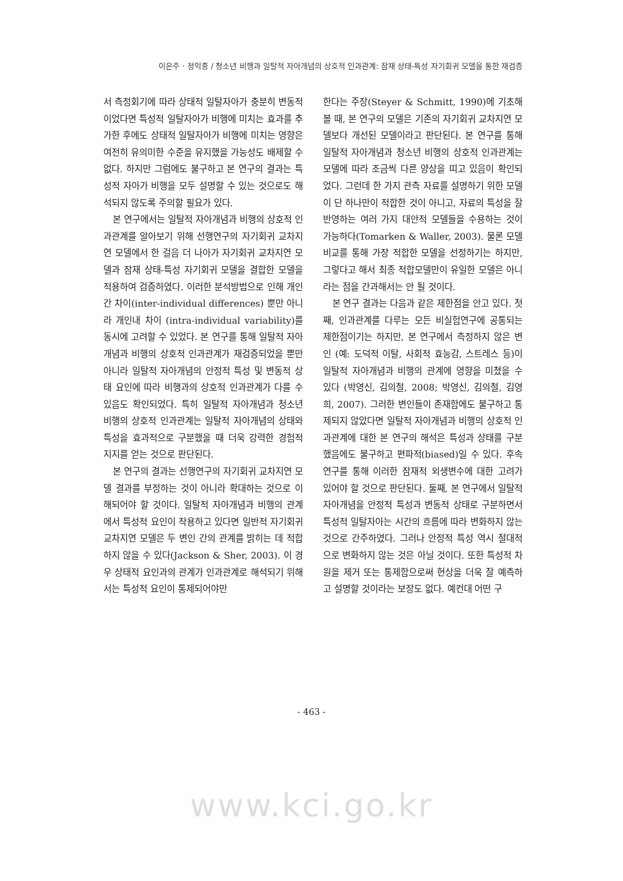이은주 · 정익중 / 청소년 비행과 일탈적 자아개념의 상호적 인과관계: 잠재 상태-특성 자기회귀 모델을 통한 재검증
서 측정회기에 따라 상태적 일탈자아가 충분히 변동적이었다면 특성적 일탈자아가 비행에 미치는 효과를 추가한 후에도 상태적 일탈자아가 비행에 미치는 영향은 여전히 유의미한 수준을 유지했을 가능성도 배제할 수 없다. 하지만 그럼에도 불구하고 본 연구의 결과는 특성적 자아가 비행을 모두 설명할 수 있는 것으로도 해석되지 않도록 주의할 필요가 있다.
본 연구에서는 일탈적 자아개념과 비행의 상호적 인과관계를 알아보기 위해 선행연구의 자기회귀 교차지연 모델에서 한 걸음 더 나아가 자기회귀 교차지연 모델과 잠재 상태-특성 자기회귀 모델을 결합한 모델을 적용하여 검증하였다. 이러한 분석방법으로 인해 개인간 차이(inter-individual differences) 뿐만 아니라 개인내 차이 (intra-individual variability)를 동시에 고려할 수 있었다. 본 연구를 통해 일탈적 자아개념과 비행의 상호적 인과관계가 재검증되었을 뿐만 아니라 일탈적 자아개념의 안정적 특성 및 변동적 상태 요인에 따라 비행과의 상호적 인과관계가 다를 수 있음도 확인되었다. 특히 일탈적 자아개념과 청소년 비행의 상호적 인과관계는 일탈적 자아개념의 상태와 특성을 효과적으로 구분했을 때 더욱 강력한 경험적 지지를 얻는 것으로 판단된다.
본 연구의 결과는 선행연구의 자기회귀 교차지연 모델 결과를 부정하는 것이 아니라 확대하는 것으로 이해되어야 할 것이다. 일탈적 자아개념과 비행의 관계에서 특성적 요인이 작용하고 있다면 일반적 자기회귀 교차지연 모델은 두 변인 간의 관계를 밝히는 데 적합하지 않을 수 있다(Jackson & Sher, 2003). 이 경우 상태적 요인과의 관계가 인과관계로 해석되기 위해서는 특성적 요인이 통제되어야만
한다는 주장(Steyer & Schmitt, 1990)에 기초해 볼 때, 본 연구의 모델은 기존의 자기회귀 교차지연 모델보다 개선된 모델이라고 판단된다. 본 연구를 통해 일탈적 자아개념과 청소년 비행의 상호적 인과관계는 모델에 따라 조금씩 다른 양상을 띠고 있음이 확인되었다. 그런데 한 가지 관측 자료를 설명하기 위한 모델이 단 하나만이 적합한 것이 아니고, 자료의 특성을 잘 반영하는 여러 가지 대안적 모델들을 수용하는 것이 가능하다(Tomarken & Waller, 2003). 물론 모델 비교를 통해 가장 적합한 모델을 선정하기는 하지만, 그렇다고 해서 최종 적합모델만이 유일한 모델은 아니라는 점을 간과해서는 안 될 것이다.
본 연구 결과는 다음과 같은 제한점을 안고 있다. 첫째, 인과관계를 다루는 모든 비실험연구에 공통되는 제한점이기는 하지만, 본 연구에서 측정하지 않은 변인 (예: 도덕적 이탈, 사회적 효능감, 스트레스 등)이 일탈적 자아개념과 비행의 관계에 영향을 미쳤을 수 있다 (박영신, 김의철, 2008; 박영신, 김의철, 김영희, 2007). 그러한 변인들이 존재함에도 불구하고 통제되지 않았다면 일탈적 자아개념과 비행의 상호적 인과관계에 대한 본 연구의 해석은 특성과 상태를 구분했음에도 불구하고 편파적(biased)일 수 있다. 후속연구를 통해 이러한 잠재적 외생변수에 대한 고려가 있어야 할 것으로 판단된다. 둘째, 본 연구에서 일탈적 자아개념을 안정적 특성과 변동적 상태로 구분하면서 특성적 일탈자아는 시간의 흐름에 따라 변화하지 않는 것으로 간주하였다. 그러나 안정적 특성 역시 절대적으로 변화하지 않는 것은 아닐 것이다. 또한 특성적 차원을 제거 또는 통제함으로써 현상을 더욱 잘 예측하고 설명할 것이라는 보장도 없다. 예컨대 어떤 구
- 463 -
www.kci.go.kr